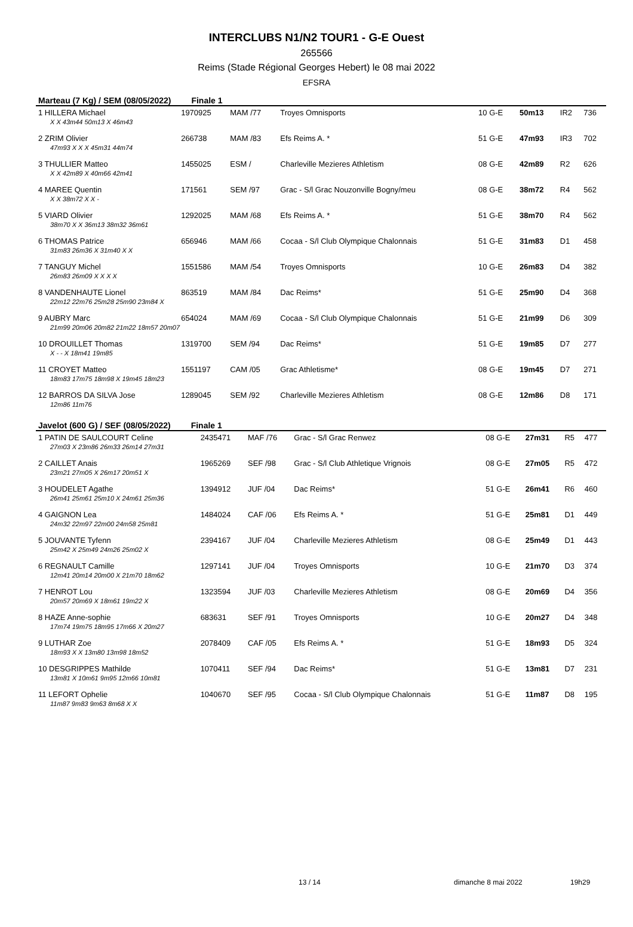INTERCLUBS N1/N2 TOUR1 - G-E Ouest
265566
Reims (Stade Régional Georges Hebert) le 08 mai 2022
EFSRA
Marteau (7 Kg) / SEM (08/05/2022) Finale 1
| 1 HILLERA Michael | 1970925 | MAM /77 | Troyes Omnisports | 10 G-E | 50m13 | IR2 | 736 |
| X X 43m44 50m13 X 46m43 | | | | | | | |
| 2 ZRIM Olivier | 266738 | MAM /83 | Efs Reims A. * | 51 G-E | 47m93 | IR3 | 702 |
| 47m93 X X X 45m31 44m74 | | | | | | | |
| 3 THULLIER Matteo | 1455025 | ESM / | Charleville Mezieres Athletism | 08 G-E | 42m89 | R2 | 626 |
| X X 42m89 X 40m66 42m41 | | | | | | | |
| 4 MAREE Quentin | 171561 | SEM /97 | Grac - S/l Grac Nouzonville Bogny/meu | 08 G-E | 38m72 | R4 | 562 |
| X X 38m72 X X - | | | | | | | |
| 5 VIARD Olivier | 1292025 | MAM /68 | Efs Reims A. * | 51 G-E | 38m70 | R4 | 562 |
| 38m70 X X 36m13 38m32 36m61 | | | | | | | |
| 6 THOMAS Patrice | 656946 | MAM /66 | Cocaa - S/l Club Olympique Chalonnais | 51 G-E | 31m83 | D1 | 458 |
| 31m83 26m36 X 31m40 X X | | | | | | | |
| 7 TANGUY Michel | 1551586 | MAM /54 | Troyes Omnisports | 10 G-E | 26m83 | D4 | 382 |
| 26m83 26m09 X X X X | | | | | | | |
| 8 VANDENHAUTE Lionel | 863519 | MAM /84 | Dac Reims* | 51 G-E | 25m90 | D4 | 368 |
| 22m12 22m76 25m28 25m90 23m84 X | | | | | | | |
| 9 AUBRY Marc | 654024 | MAM /69 | Cocaa - S/l Club Olympique Chalonnais | 51 G-E | 21m99 | D6 | 309 |
| 21m99 20m06 20m82 21m22 18m57 20m07 | | | | | | | |
| 10 DROUILLET Thomas | 1319700 | SEM /94 | Dac Reims* | 51 G-E | 19m85 | D7 | 277 |
| X - - X 18m41 19m85 | | | | | | | |
| 11 CROYET Matteo | 1551197 | CAM /05 | Grac Athletisme* | 08 G-E | 19m45 | D7 | 271 |
| 18m83 17m75 18m98 X 19m45 18m23 | | | | | | | |
| 12 BARROS DA SILVA Jose | 1289045 | SEM /92 | Charleville Mezieres Athletism | 08 G-E | 12m86 | D8 | 171 |
| 12m86 11m76 | | | | | | | |
Javelot (600 G) / SEF (08/05/2022) Finale 1
| 1 PATIN DE SAULCOURT Celine | 2435471 | MAF /76 | Grac - S/l Grac Renwez | 08 G-E | 27m31 | R5 | 477 |
| 27m03 X 23m86 26m33 26m14 27m31 | | | | | | | |
| 2 CAILLET Anais | 1965269 | SEF /98 | Grac - S/l Club Athletique Vrignois | 08 G-E | 27m05 | R5 | 472 |
| 23m21 27m05 X 26m17 20m51 X | | | | | | | |
| 3 HOUDELET Agathe | 1394912 | JUF /04 | Dac Reims* | 51 G-E | 26m41 | R6 | 460 |
| 26m41 25m61 25m10 X 24m61 25m36 | | | | | | | |
| 4 GAIGNON Lea | 1484024 | CAF /06 | Efs Reims A. * | 51 G-E | 25m81 | D1 | 449 |
| 24m32 22m97 22m00 24m58 25m81 | | | | | | | |
| 5 JOUVANTE Tyfenn | 2394167 | JUF /04 | Charleville Mezieres Athletism | 08 G-E | 25m49 | D1 | 443 |
| 25m42 X 25m49 24m26 25m02 X | | | | | | | |
| 6 REGNAULT Camille | 1297141 | JUF /04 | Troyes Omnisports | 10 G-E | 21m70 | D3 | 374 |
| 12m41 20m14 20m00 X 21m70 18m62 | | | | | | | |
| 7 HENROT Lou | 1323594 | JUF /03 | Charleville Mezieres Athletism | 08 G-E | 20m69 | D4 | 356 |
| 20m57 20m69 X 18m61 19m22 X | | | | | | | |
| 8 HAZE Anne-sophie | 683631 | SEF /91 | Troyes Omnisports | 10 G-E | 20m27 | D4 | 348 |
| 17m74 19m75 18m95 17m66 X 20m27 | | | | | | | |
| 9 LUTHAR Zoe | 2078409 | CAF /05 | Efs Reims A. * | 51 G-E | 18m93 | D5 | 324 |
| 18m93 X X 13m80 13m98 18m52 | | | | | | | |
| 10 DESGRIPPES Mathilde | 1070411 | SEF /94 | Dac Reims* | 51 G-E | 13m81 | D7 | 231 |
| 13m81 X 10m61 9m95 12m66 10m81 | | | | | | | |
| 11 LEFORT Ophelie | 1040670 | SEF /95 | Cocaa - S/l Club Olympique Chalonnais | 51 G-E | 11m87 | D8 | 195 |
| 11m87 9m83 9m63 8m68 X X | | | | | | | |
13 / 14 dimanche 8 mai 2022 19h29